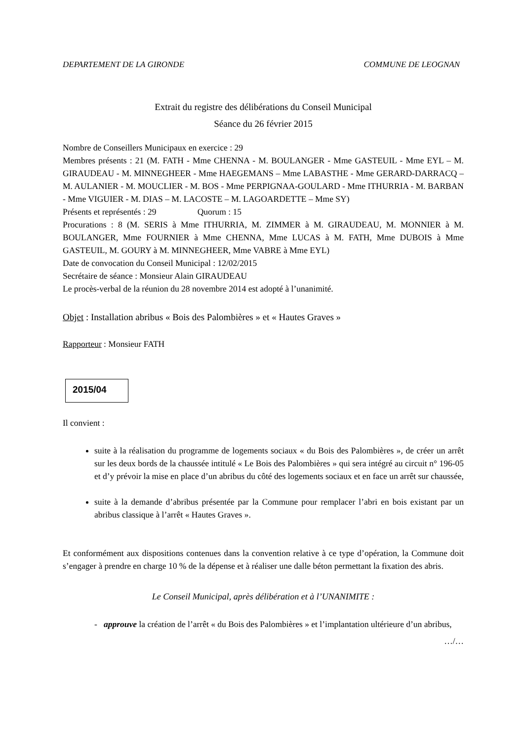DEPARTEMENT DE LA GIRONDE COMMUNE DE LEOGNAN
Extrait du registre des délibérations du Conseil Municipal
Séance du 26 février 2015
Nombre de Conseillers Municipaux en exercice : 29
Membres présents : 21 (M. FATH - Mme CHENNA - M. BOULANGER - Mme GASTEUIL - Mme EYL – M. GIRAUDEAU - M. MINNEGHEER - Mme HAEGEMANS – Mme LABASTHE - Mme GERARD-DARRACQ – M. AULANIER - M. MOUCLIER - M. BOS - Mme PERPIGNAA-GOULARD - Mme ITHURRIA - M. BARBAN - Mme VIGUIER - M. DIAS – M. LACOSTE – M. LAGOARDETTE – Mme SY)
Présents et représentés : 29 Quorum : 15
Procurations : 8 (M. SERIS à Mme ITHURRIA, M. ZIMMER à M. GIRAUDEAU, M. MONNIER à M. BOULANGER, Mme FOURNIER à Mme CHENNA, Mme LUCAS à M. FATH, Mme DUBOIS à Mme GASTEUIL, M. GOURY à M. MINNEGHEER, Mme VABRE à Mme EYL)
Date de convocation du Conseil Municipal : 12/02/2015
Secrétaire de séance : Monsieur Alain GIRAUDEAU
Le procès-verbal de la réunion du 28 novembre 2014 est adopté à l’unanimité.
Objet : Installation abribus « Bois des Palombières » et « Hautes Graves »
Rapporteur : Monsieur FATH
2015/04
Il convient :
suite à la réalisation du programme de logements sociaux « du Bois des Palombières », de créer un arrêt sur les deux bords de la chaussée intitulé « Le Bois des Palombières » qui sera intégré au circuit n° 196-05 et d’y prévoir la mise en place d’un abribus du côté des logements sociaux et en face un arrêt sur chaussée,
suite à la demande d’abribus présentée par la Commune pour remplacer l’abri en bois existant par un abribus classique à l’arrêt « Hautes Graves ».
Et conformément aux dispositions contenues dans la convention relative à ce type d’opération, la Commune doit s’engager à prendre en charge 10 % de la dépense et à réaliser une dalle béton permettant la fixation des abris.
Le Conseil Municipal, après délibération et à l’UNANIMITE :
- approuve la création de l’arrêt « du Bois des Palombières » et l’implantation ultérieure d’un abribus,
…/…